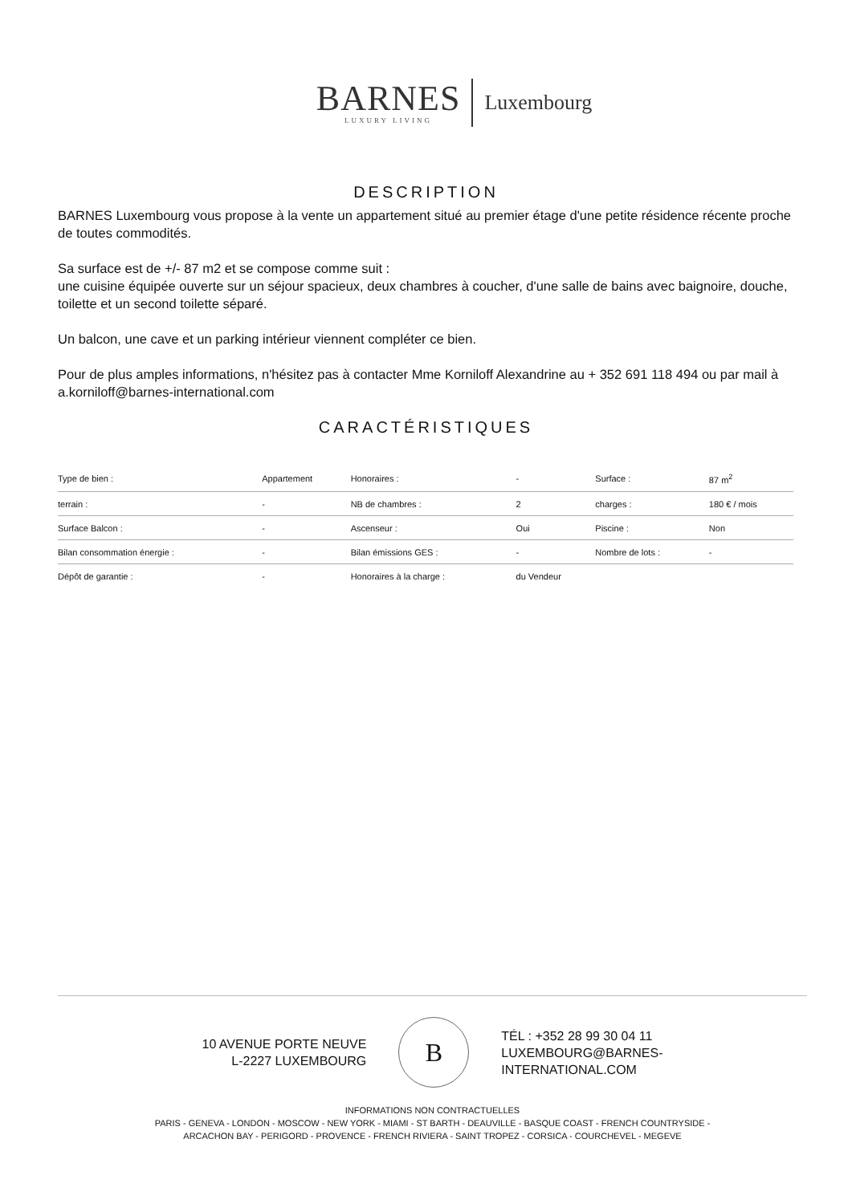BARNES
LUXURY LIVING
Luxembourg
DESCRIPTION
BARNES Luxembourg vous propose à la vente un appartement situé au premier étage d'une petite résidence récente proche de toutes commodités.
Sa surface est de +/- 87 m2 et se compose comme suit :
une cuisine équipée ouverte sur un séjour spacieux, deux chambres à coucher, d'une salle de bains avec baignoire, douche, toilette et un second toilette séparé.
Un balcon, une cave et un parking intérieur viennent compléter ce bien.
Pour de plus amples informations, n'hésitez pas à contacter Mme Korniloff Alexandrine au + 352 691 118 494 ou par mail à a.korniloff@barnes-international.com
CARACTÉRISTIQUES
| Type de bien : | Appartement | Honoraires : | - | Surface : | 87 m<sup>2</sup> |
| terrain : | - | NB de chambres : | 2 | charges : | 180 € / mois |
| Surface Balcon : | - | Ascenseur : | Oui | Piscine : | Non |
| Bilan consommation énergie : | - | Bilan émissions GES : | - | Nombre de lots : | - |
| Dépôt de garantie : | - | Honoraires à la charge : | du Vendeur | | |
10 AVENUE PORTE NEUVE
L-2227 LUXEMBOURG
B
TÉL : +352 28 99 30 04 11
LUXEMBOURG@BARNES-
INTERNATIONAL.COM
INFORMATIONS NON CONTRACTUELLES
PARIS - GENEVA - LONDON - MOSCOW - NEW YORK - MIAMI - ST BARTH - DEAUVILLE - BASQUE COAST - FRENCH COUNTRYSIDE -
ARCACHON BAY - PERIGORD - PROVENCE - FRENCH RIVIERA - SAINT TROPEZ - CORSICA - COURCHEVEL - MEGEVE